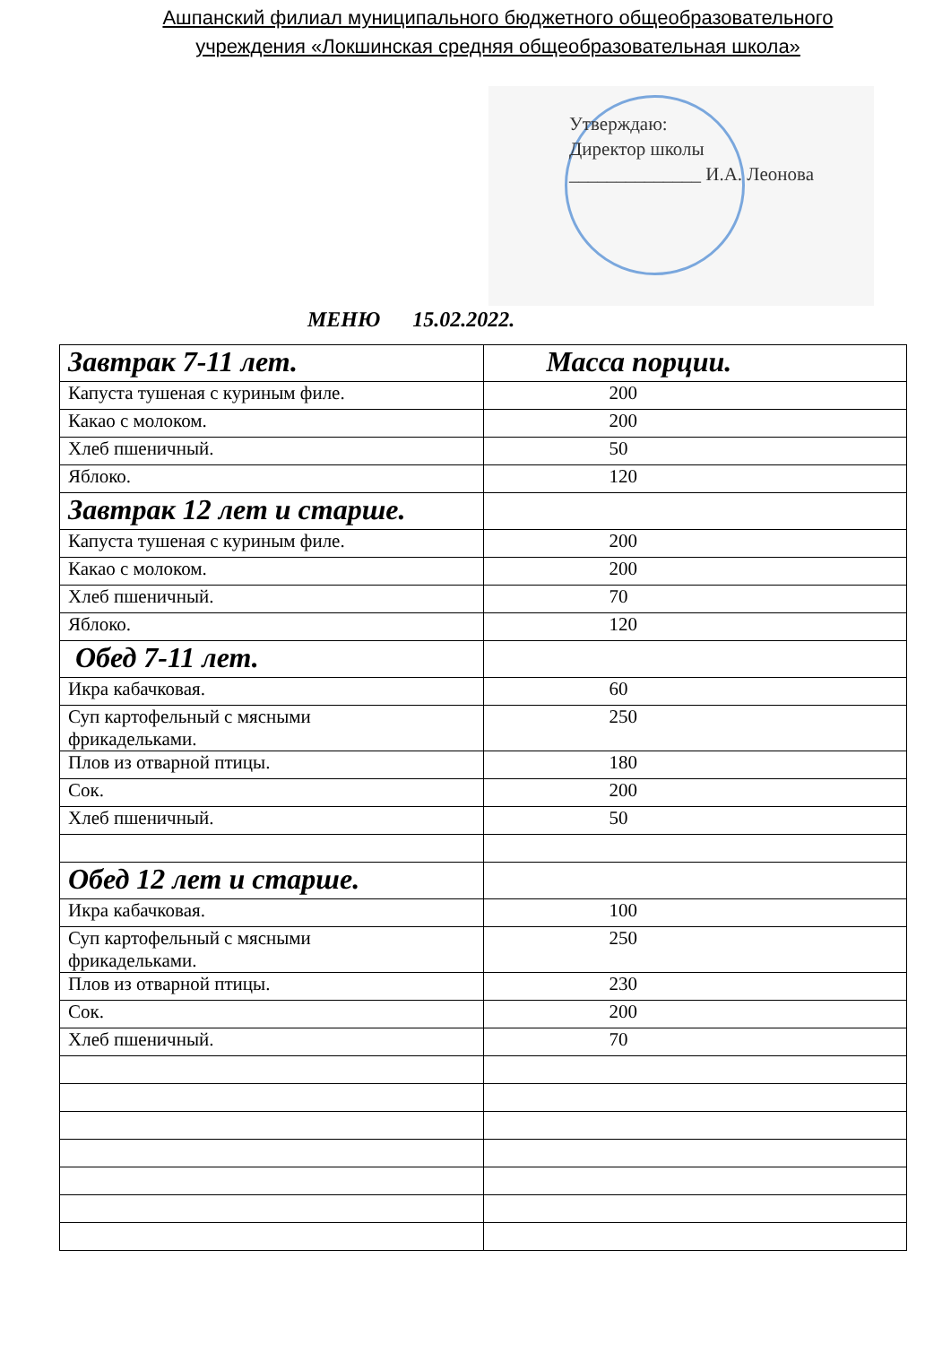Ашпанский филиал муниципального бюджетного общеобразовательного
учреждения «Локшинская средняя общеобразовательная школа»
Утверждаю:
Директор школы
______________ И.А. Леонова
МЕНЮ 15.02.2022.
| Завтрак 7-11 лет. | Масса порции. |
| --- | --- |
| Капуста тушеная с куриным филе. | 200 |
| Какао с молоком. | 200 |
| Хлеб пшеничный. | 50 |
| Яблоко. | 120 |
| Завтрак 12 лет и старше. | |
| Капуста тушеная с куриным филе. | 200 |
| Какао с молоком. | 200 |
| Хлеб пшеничный. | 70 |
| Яблоко. | 120 |
| Обед 7-11 лет. | |
| Икра кабачковая. | 60 |
| Суп картофельный с мясными фрикадельками. | 250 |
| Плов из отварной птицы. | 180 |
| Сок. | 200 |
| Хлеб пшеничный. | 50 |
| Обед 12 лет и старше. | |
| Икра кабачковая. | 100 |
| Суп картофельный с мясными фрикадельками. | 250 |
| Плов из отварной птицы. | 230 |
| Сок. | 200 |
| Хлеб пшеничный. | 70 |